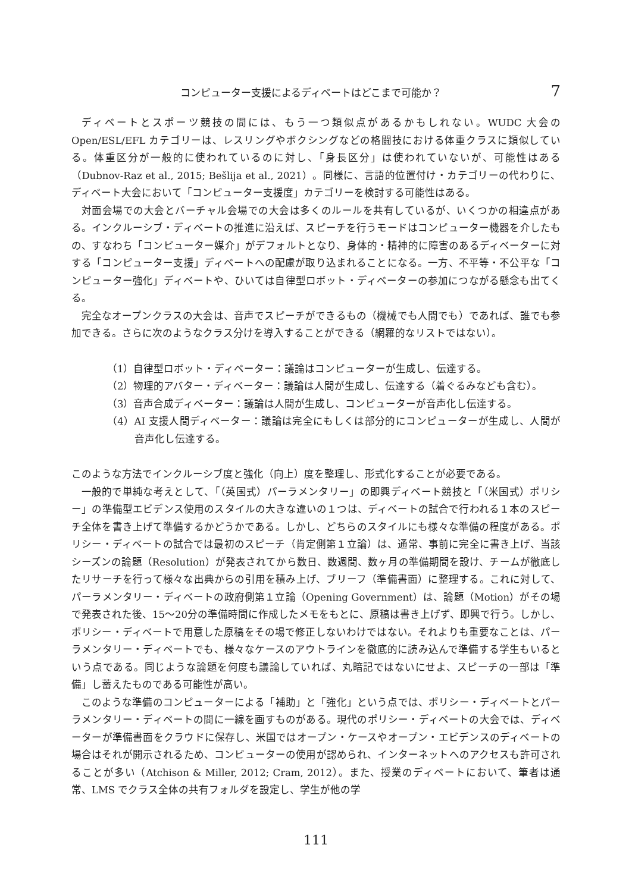コンピューター支援によるディベートはどこまで可能か？ 7
ディベートとスポーツ競技の間には、もう一つ類似点があるかもしれない。WUDC 大会の Open/ESL/EFL カテゴリーは、レスリングやボクシングなどの格闘技における体重クラスに類似している。体重区分が一般的に使われているのに対し、「身長区分」は使われていないが、可能性はある（Dubnov-Raz et al., 2015; Bešlija et al., 2021）。同様に、言語的位置付け・カテゴリーの代わりに、ディベート大会において「コンピューター支援度」カテゴリーを検討する可能性はある。
対面会場での大会とバーチャル会場での大会は多くのルールを共有しているが、いくつかの相違点がある。インクルーシブ・ディベートの推進に沿えば、スピーチを行うモードはコンピューター機器を介したもの、すなわち「コンピューター媒介」がデフォルトとなり、身体的・精神的に障害のあるディベーターに対する「コンピューター支援」ディベートへの配慮が取り込まれることになる。一方、不平等・不公平な「コンピューター強化」ディベートや、ひいては自律型ロボット・ディベーターの参加につながる懸念も出てくる。
完全なオープンクラスの大会は、音声でスピーチができるもの（機械でも人間でも）であれば、誰でも参加できる。さらに次のようなクラス分けを導入することができる（網羅的なリストではない）。
（1）自律型ロボット・ディベーター：議論はコンピューターが生成し、伝達する。
（2）物理的アバター・ディベーター：議論は人間が生成し、伝達する（着ぐるみなども含む）。
（3）音声合成ディベーター：議論は人間が生成し、コンピューターが音声化し伝達する。
（4）AI 支援人間ディベーター：議論は完全にもしくは部分的にコンピューターが生成し、人間が音声化し伝達する。
このような方法でインクルーシブ度と強化（向上）度を整理し、形式化することが必要である。
一般的で単純な考えとして、「（英国式）パーラメンタリー」の即興ディベート競技と「（米国式）ポリシー」の準備型エビデンス使用のスタイルの大きな違いの１つは、ディベートの試合で行われる１本のスピーチ全体を書き上げて準備するかどうかである。しかし、どちらのスタイルにも様々な準備の程度がある。ポリシー・ディベートの試合では最初のスピーチ（肯定側第１立論）は、通常、事前に完全に書き上げ、当該シーズンの論題（Resolution）が発表されてから数日、数週間、数ヶ月の準備期間を設け、チームが徹底したリサーチを行って様々な出典からの引用を積み上げ、ブリーフ（準備書面）に整理する。これに対して、パーラメンタリー・ディベートの政府側第１立論（Opening Government）は、論題（Motion）がその場で発表された後、15〜20分の準備時間に作成したメモをもとに、原稿は書き上げず、即興で行う。しかし、ポリシー・ディベートで用意した原稿をその場で修正しないわけではない。それよりも重要なことは、パーラメンタリー・ディベートでも、様々なケースのアウトラインを徹底的に読み込んで準備する学生もいるという点である。同じような論題を何度も議論していれば、丸暗記ではないにせよ、スピーチの一部は「準備」し蓄えたものである可能性が高い。
このような準備のコンピューターによる「補助」と「強化」という点では、ポリシー・ディベートとパーラメンタリー・ディベートの間に一線を画すものがある。現代のポリシー・ディベートの大会では、ディベーターが準備書面をクラウドに保存し、米国ではオープン・ケースやオープン・エビデンスのディベートの場合はそれが開示されるため、コンピューターの使用が認められ、インターネットへのアクセスも許可されることが多い（Atchison & Miller, 2012; Cram, 2012）。また、授業のディベートにおいて、筆者は通常、LMS でクラス全体の共有フォルダを設定し、学生が他の学
111